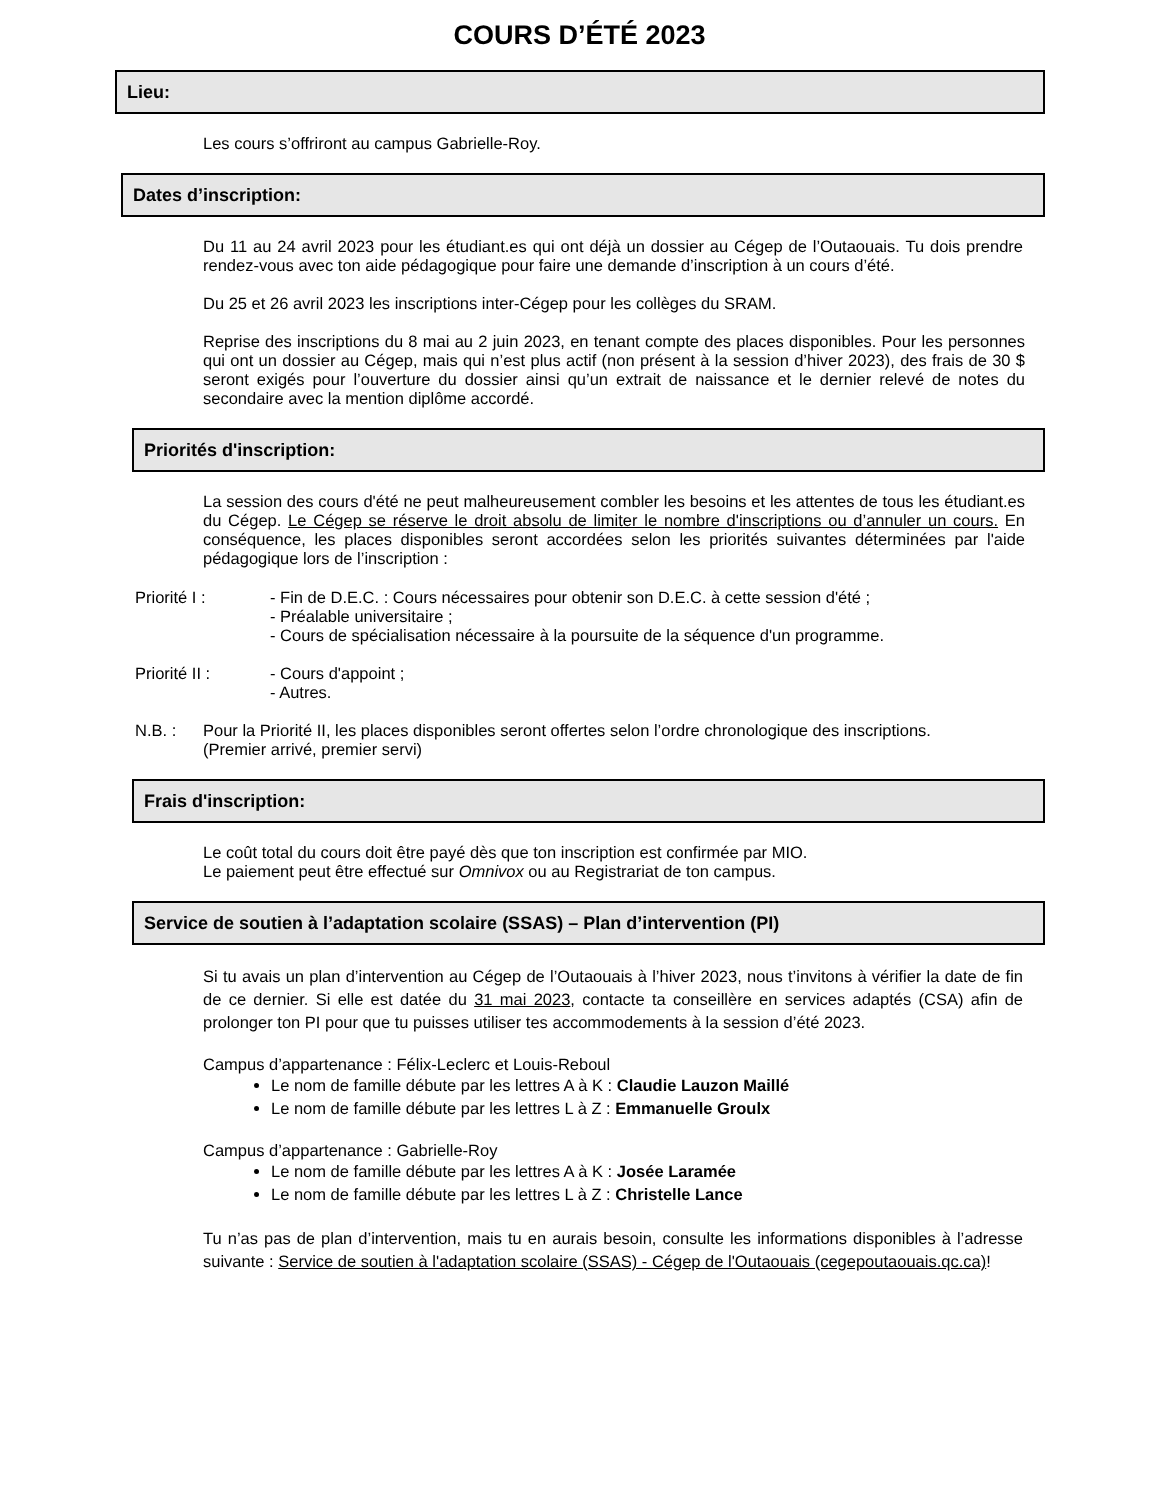COURS D’ÉTÉ 2023
Lieu:
Les cours s’offriront au campus Gabrielle-Roy.
Dates d’inscription:
Du 11 au 24 avril 2023 pour les étudiant.es qui ont déjà un dossier au Cégep de l’Outaouais. Tu dois prendre rendez-vous avec ton aide pédagogique pour faire une demande d’inscription à un cours d’été.
Du 25 et 26 avril 2023 les inscriptions inter-Cégep pour les collèges du SRAM.
Reprise des inscriptions du 8 mai au 2 juin 2023, en tenant compte des places disponibles. Pour les personnes qui ont un dossier au Cégep, mais qui n’est plus actif (non présent à la session d’hiver 2023), des frais de 30 $ seront exigés pour l’ouverture du dossier ainsi qu’un extrait de naissance et le dernier relevé de notes du secondaire avec la mention diplôme accordé.
Priorités d'inscription:
La session des cours d'été ne peut malheureusement combler les besoins et les attentes de tous les étudiant.es du Cégep. Le Cégep se réserve le droit absolu de limiter le nombre d'inscriptions ou d’annuler un cours. En conséquence, les places disponibles seront accordées selon les priorités suivantes déterminées par l'aide pédagogique lors de l’inscription :
Priorité I : - Fin de D.E.C. : Cours nécessaires pour obtenir son D.E.C. à cette session d'été ;
- Préalable universitaire ;
- Cours de spécialisation nécessaire à la poursuite de la séquence d'un programme.
Priorité II : - Cours d'appoint ;
- Autres.
N.B. : Pour la Priorité II, les places disponibles seront offertes selon l’ordre chronologique des inscriptions.
(Premier arrivé, premier servi)
Frais d'inscription:
Le coût total du cours doit être payé dès que ton inscription est confirmée par MIO.
Le paiement peut être effectué sur Omnivox ou au Registrariat de ton campus.
Service de soutien à l’adaptation scolaire (SSAS) – Plan d’intervention (PI)
Si tu avais un plan d’intervention au Cégep de l’Outaouais à l’hiver 2023, nous t’invitons à vérifier la date de fin de ce dernier. Si elle est datée du 31 mai 2023, contacte ta conseillère en services adaptés (CSA) afin de prolonger ton PI pour que tu puisses utiliser tes accommodements à la session d’été 2023.
Campus d’appartenance : Félix-Leclerc et Louis-Reboul
Le nom de famille débute par les lettres A à K : Claudie Lauzon Maillé
Le nom de famille débute par les lettres L à Z : Emmanuelle Groulx
Campus d’appartenance : Gabrielle-Roy
Le nom de famille débute par les lettres A à K : Josée Laramée
Le nom de famille débute par les lettres L à Z : Christelle Lance
Tu n’as pas de plan d’intervention, mais tu en aurais besoin, consulte les informations disponibles à l’adresse suivante : Service de soutien à l'adaptation scolaire (SSAS) - Cégep de l'Outaouais (cegepoutaouais.qc.ca)!